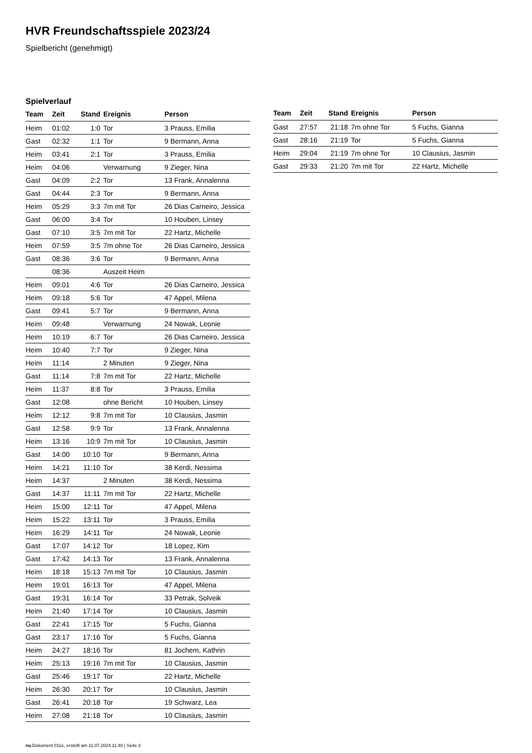HVR Freundschaftsspiele 2023/24
Spielbericht (genehmigt)
Spielverlauf
| Team | Zeit | Stand | Ereignis | Person |
| --- | --- | --- | --- | --- |
| Heim | 01:02 | 1:0 | Tor | 3 Prauss, Emilia |
| Gast | 02:32 | 1:1 | Tor | 9 Bermann, Anna |
| Heim | 03:41 | 2:1 | Tor | 3 Prauss, Emilia |
| Heim | 04:06 | | Verwarnung | 9 Zieger, Nina |
| Gast | 04:09 | 2:2 | Tor | 13 Frank, Annalenna |
| Gast | 04:44 | 2:3 | Tor | 9 Bermann, Anna |
| Heim | 05:29 | 3:3 | 7m mit Tor | 26 Dias Carneiro, Jessica |
| Gast | 06:00 | 3:4 | Tor | 10 Houben, Linsey |
| Gast | 07:10 | 3:5 | 7m mit Tor | 22 Hartz, Michelle |
| Heim | 07:59 | 3:5 | 7m ohne Tor | 26 Dias Carneiro, Jessica |
| Gast | 08:36 | 3:6 | Tor | 9 Bermann, Anna |
| | 08:36 | | Auszeit Heim | |
| Heim | 09:01 | 4:6 | Tor | 26 Dias Carneiro, Jessica |
| Heim | 09:18 | 5:6 | Tor | 47 Appel, Milena |
| Gast | 09:41 | 5:7 | Tor | 9 Bermann, Anna |
| Heim | 09:48 | | Verwarnung | 24 Nowak, Leonie |
| Heim | 10:19 | 6:7 | Tor | 26 Dias Carneiro, Jessica |
| Heim | 10:40 | 7:7 | Tor | 9 Zieger, Nina |
| Heim | 11:14 | | 2 Minuten | 9 Zieger, Nina |
| Gast | 11:14 | 7:8 | 7m mit Tor | 22 Hartz, Michelle |
| Heim | 11:37 | 8:8 | Tor | 3 Prauss, Emilia |
| Gast | 12:08 | | ohne Bericht | 10 Houben, Linsey |
| Heim | 12:12 | 9:8 | 7m mit Tor | 10 Clausius, Jasmin |
| Gast | 12:58 | 9:9 | Tor | 13 Frank, Annalenna |
| Heim | 13:16 | 10:9 | 7m mit Tor | 10 Clausius, Jasmin |
| Gast | 14:00 | 10:10 | Tor | 9 Bermann, Anna |
| Heim | 14:21 | 11:10 | Tor | 38 Kerdi, Nessima |
| Heim | 14:37 | | 2 Minuten | 38 Kerdi, Nessima |
| Gast | 14:37 | 11:11 | 7m mit Tor | 22 Hartz, Michelle |
| Heim | 15:00 | 12:11 | Tor | 47 Appel, Milena |
| Heim | 15:22 | 13:11 | Tor | 3 Prauss, Emilia |
| Heim | 16:29 | 14:11 | Tor | 24 Nowak, Leonie |
| Gast | 17:07 | 14:12 | Tor | 18 Lopez, Kim |
| Gast | 17:42 | 14:13 | Tor | 13 Frank, Annalenna |
| Heim | 18:18 | 15:13 | 7m mit Tor | 10 Clausius, Jasmin |
| Heim | 19:01 | 16:13 | Tor | 47 Appel, Milena |
| Gast | 19:31 | 16:14 | Tor | 33 Petrak, Solveik |
| Heim | 21:40 | 17:14 | Tor | 10 Clausius, Jasmin |
| Gast | 22:41 | 17:15 | Tor | 5 Fuchs, Gianna |
| Gast | 23:17 | 17:16 | Tor | 5 Fuchs, Gianna |
| Heim | 24:27 | 18:16 | Tor | 81 Jochem, Kathrin |
| Heim | 25:13 | 19:16 | 7m mit Tor | 10 Clausius, Jasmin |
| Gast | 25:46 | 19:17 | Tor | 22 Hartz, Michelle |
| Heim | 26:30 | 20:17 | Tor | 10 Clausius, Jasmin |
| Gast | 26:41 | 20:18 | Tor | 19 Schwarz, Lea |
| Heim | 27:08 | 21:18 | Tor | 10 Clausius, Jasmin |
| Team | Zeit | Stand | Ereignis | Person |
| --- | --- | --- | --- | --- |
| Gast | 27:57 | 21:18 | 7m ohne Tor | 5 Fuchs, Gianna |
| Gast | 28:16 | 21:19 | Tor | 5 Fuchs, Gianna |
| Heim | 29:04 | 21:19 | 7m ohne Tor | 10 Clausius, Jasmin |
| Gast | 29:33 | 21:20 | 7m mit Tor | 22 Hartz, Michelle |
nu.Dokument 011e, erstellt am 11.07.2024 11:40 | Seite 3